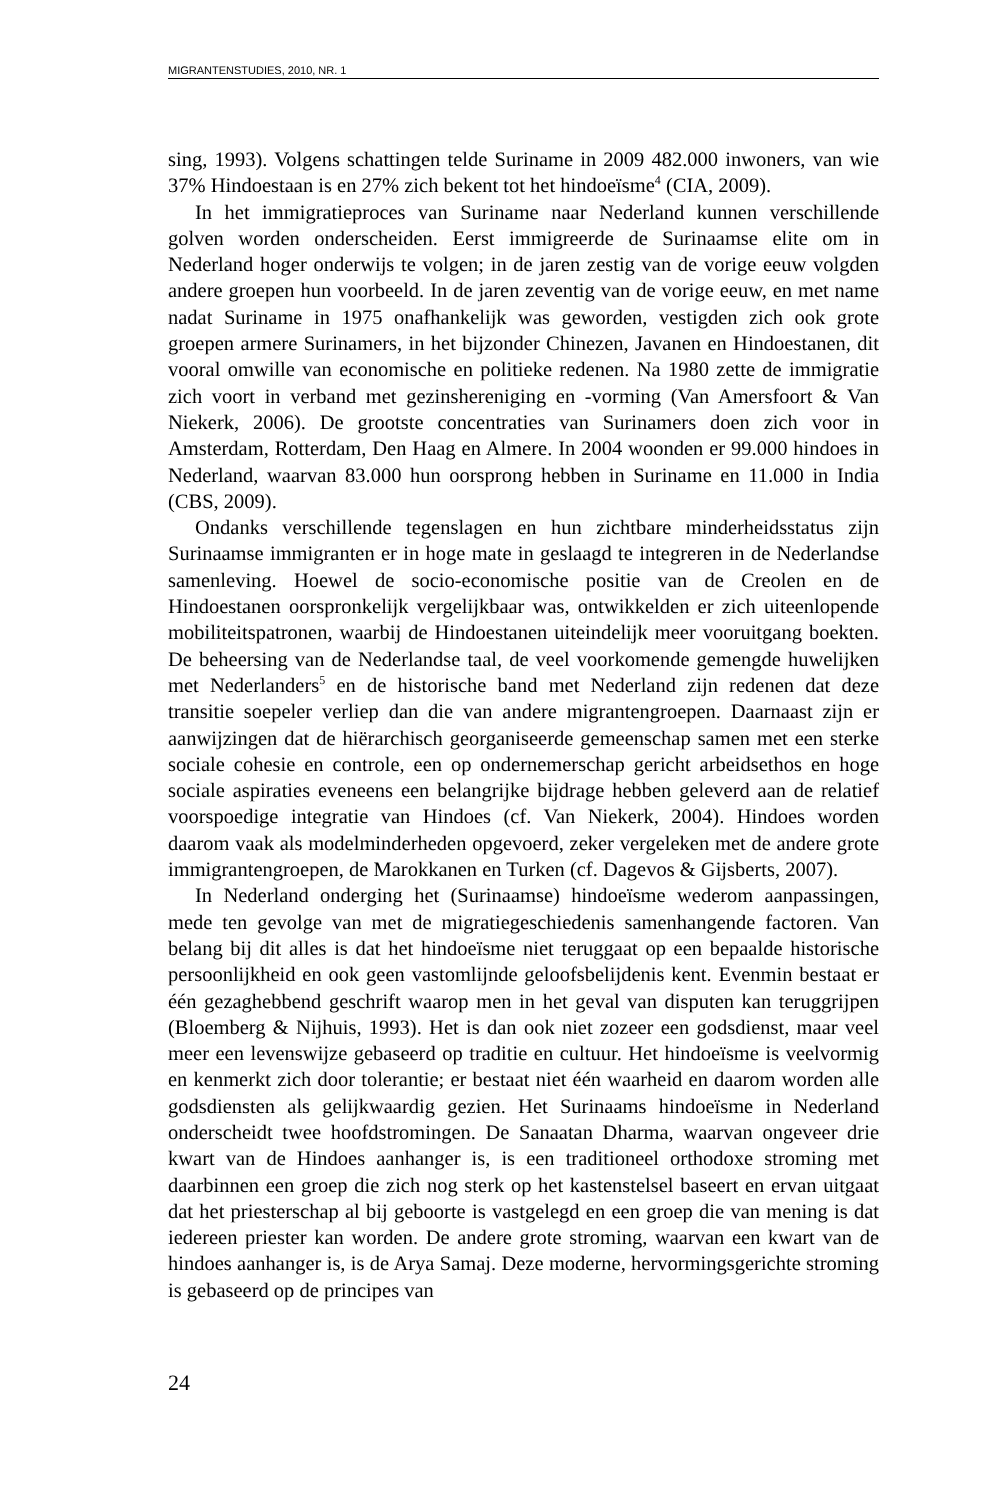MIGRANTENSTUDIES, 2010, NR. 1
sing, 1993). Volgens schattingen telde Suriname in 2009 482.000 inwoners, van wie 37% Hindoestaan is en 27% zich bekent tot het hindoeïsme<sup>4</sup> (CIA, 2009).
In het immigratieproces van Suriname naar Nederland kunnen verschillende golven worden onderscheiden. Eerst immigreerde de Surinaamse elite om in Nederland hoger onderwijs te volgen; in de jaren zestig van de vorige eeuw volgden andere groepen hun voorbeeld. In de jaren zeventig van de vorige eeuw, en met name nadat Suriname in 1975 onafhankelijk was geworden, vestigden zich ook grote groepen armere Surinamers, in het bijzonder Chinezen, Javanen en Hindoestanen, dit vooral omwille van economische en politieke redenen. Na 1980 zette de immigratie zich voort in verband met gezinshereniging en -vorming (Van Amersfoort & Van Niekerk, 2006). De grootste concentraties van Surinamers doen zich voor in Amsterdam, Rotterdam, Den Haag en Almere. In 2004 woonden er 99.000 hindoes in Nederland, waarvan 83.000 hun oorsprong hebben in Suriname en 11.000 in India (CBS, 2009).
Ondanks verschillende tegenslagen en hun zichtbare minderheidsstatus zijn Surinaamse immigranten er in hoge mate in geslaagd te integreren in de Nederlandse samenleving. Hoewel de socio-economische positie van de Creolen en de Hindoestanen oorspronkelijk vergelijkbaar was, ontwikkelden er zich uiteenlopende mobiliteitspatronen, waarbij de Hindoestanen uiteindelijk meer vooruitgang boekten. De beheersing van de Nederlandse taal, de veel voorkomende gemengde huwelijken met Nederlanders<sup>5</sup> en de historische band met Nederland zijn redenen dat deze transitie soepeler verliep dan die van andere migrantengroepen. Daarnaast zijn er aanwijzingen dat de hiërarchisch georganiseerde gemeenschap samen met een sterke sociale cohesie en controle, een op ondernemerschap gericht arbeidsethos en hoge sociale aspiraties eveneens een belangrijke bijdrage hebben geleverd aan de relatief voorspoedige integratie van Hindoes (cf. Van Niekerk, 2004). Hindoes worden daarom vaak als modelminderheden opgevoerd, zeker vergeleken met de andere grote immigrantengroepen, de Marokkanen en Turken (cf. Dagevos & Gijsberts, 2007).
In Nederland onderging het (Surinaamse) hindoeïsme wederom aanpassingen, mede ten gevolge van met de migratiegeschiedenis samenhangende factoren. Van belang bij dit alles is dat het hindoeïsme niet teruggaat op een bepaalde historische persoonlijkheid en ook geen vastomlijnde geloofsbelijdenis kent. Evenmin bestaat er één gezaghebbend geschrift waarop men in het geval van disputen kan teruggrijpen (Bloemberg & Nijhuis, 1993). Het is dan ook niet zozeer een godsdienst, maar veel meer een levenswijze gebaseerd op traditie en cultuur. Het hindoeïsme is veelvormig en kenmerkt zich door tolerantie; er bestaat niet één waarheid en daarom worden alle godsdiensten als gelijkwaardig gezien. Het Surinaams hindoeïsme in Nederland onderscheidt twee hoofdstromingen. De Sanaatan Dharma, waarvan ongeveer drie kwart van de Hindoes aanhanger is, is een traditioneel orthodoxe stroming met daarbinnen een groep die zich nog sterk op het kastenstelsel baseert en ervan uitgaat dat het priesterschap al bij geboorte is vastgelegd en een groep die van mening is dat iedereen priester kan worden. De andere grote stroming, waarvan een kwart van de hindoes aanhanger is, is de Arya Samaj. Deze moderne, hervormingsgerichte stroming is gebaseerd op de principes van
24